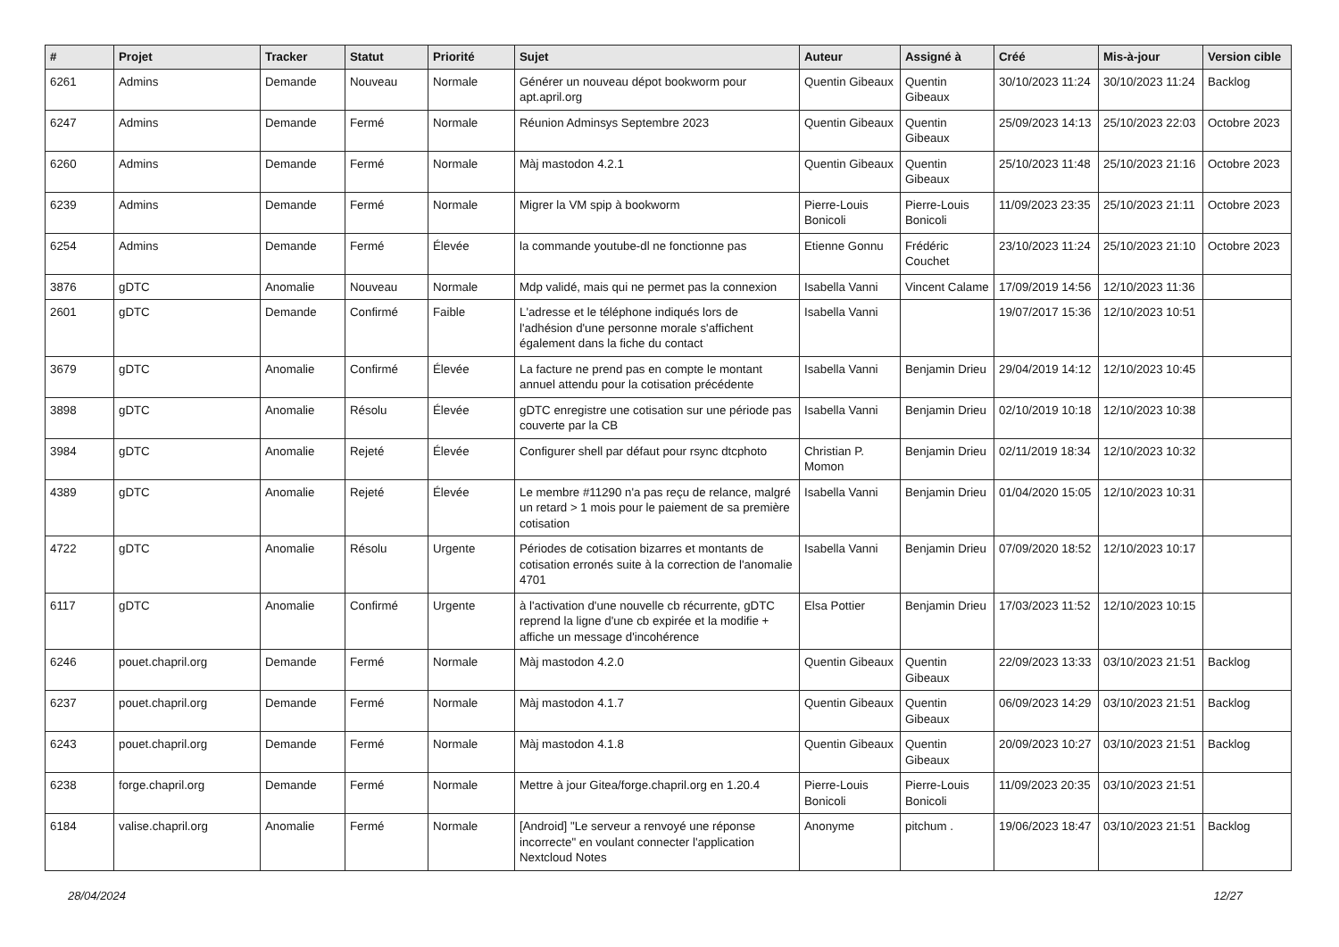| # | Projet | Tracker | Statut | Priorité | Sujet | Auteur | Assigné à | Créé | Mis-à-jour | Version cible |
| --- | --- | --- | --- | --- | --- | --- | --- | --- | --- | --- |
| 6261 | Admins | Demande | Nouveau | Normale | Générer un nouveau dépot bookworm pour apt.april.org | Quentin Gibeaux | Quentin Gibeaux | 30/10/2023 11:24 | 30/10/2023 11:24 | Backlog |
| 6247 | Admins | Demande | Fermé | Normale | Réunion Adminsys Septembre 2023 | Quentin Gibeaux | Quentin Gibeaux | 25/09/2023 14:13 | 25/10/2023 22:03 | Octobre 2023 |
| 6260 | Admins | Demande | Fermé | Normale | Màj mastodon 4.2.1 | Quentin Gibeaux | Quentin Gibeaux | 25/10/2023 11:48 | 25/10/2023 21:16 | Octobre 2023 |
| 6239 | Admins | Demande | Fermé | Normale | Migrer la VM spip à bookworm | Pierre-Louis Bonicoli | Pierre-Louis Bonicoli | 11/09/2023 23:35 | 25/10/2023 21:11 | Octobre 2023 |
| 6254 | Admins | Demande | Fermé | Élevée | la commande youtube-dl ne fonctionne pas | Etienne Gonnu | Frédéric Couchet | 23/10/2023 11:24 | 25/10/2023 21:10 | Octobre 2023 |
| 3876 | gDTC | Anomalie | Nouveau | Normale | Mdp validé, mais qui ne permet pas la connexion | Isabella Vanni | Vincent Calame | 17/09/2019 14:56 | 12/10/2023 11:36 | |
| 2601 | gDTC | Demande | Confirmé | Faible | L'adresse et le téléphone indiqués lors de l'adhésion d'une personne morale s'affichent également dans la fiche du contact | Isabella Vanni | | 19/07/2017 15:36 | 12/10/2023 10:51 | |
| 3679 | gDTC | Anomalie | Confirmé | Élevée | La facture ne prend pas en compte le montant annuel attendu pour la cotisation précédente | Isabella Vanni | Benjamin Drieu | 29/04/2019 14:12 | 12/10/2023 10:45 | |
| 3898 | gDTC | Anomalie | Résolu | Élevée | gDTC enregistre une cotisation sur une période pas couverte par la CB | Isabella Vanni | Benjamin Drieu | 02/10/2019 10:18 | 12/10/2023 10:38 | |
| 3984 | gDTC | Anomalie | Rejeté | Élevée | Configurer shell par défaut pour rsync dtcphoto | Christian P. Momon | Benjamin Drieu | 02/11/2019 18:34 | 12/10/2023 10:32 | |
| 4389 | gDTC | Anomalie | Rejeté | Élevée | Le membre #11290 n'a pas reçu de relance, malgré un retard > 1 mois pour le paiement de sa première cotisation | Isabella Vanni | Benjamin Drieu | 01/04/2020 15:05 | 12/10/2023 10:31 | |
| 4722 | gDTC | Anomalie | Résolu | Urgente | Périodes de cotisation bizarres et montants de cotisation erronés suite à la correction de l'anomalie 4701 | Isabella Vanni | Benjamin Drieu | 07/09/2020 18:52 | 12/10/2023 10:17 | |
| 6117 | gDTC | Anomalie | Confirmé | Urgente | à l'activation d'une nouvelle cb récurrente, gDTC reprend la ligne d'une cb expirée et la modifie + affiche un message d'incohérence | Elsa Pottier | Benjamin Drieu | 17/03/2023 11:52 | 12/10/2023 10:15 | |
| 6246 | pouet.chapril.org | Demande | Fermé | Normale | Màj mastodon 4.2.0 | Quentin Gibeaux | Quentin Gibeaux | 22/09/2023 13:33 | 03/10/2023 21:51 | Backlog |
| 6237 | pouet.chapril.org | Demande | Fermé | Normale | Màj mastodon 4.1.7 | Quentin Gibeaux | Quentin Gibeaux | 06/09/2023 14:29 | 03/10/2023 21:51 | Backlog |
| 6243 | pouet.chapril.org | Demande | Fermé | Normale | Màj mastodon 4.1.8 | Quentin Gibeaux | Quentin Gibeaux | 20/09/2023 10:27 | 03/10/2023 21:51 | Backlog |
| 6238 | forge.chapril.org | Demande | Fermé | Normale | Mettre à jour Gitea/forge.chapril.org en 1.20.4 | Pierre-Louis Bonicoli | Pierre-Louis Bonicoli | 11/09/2023 20:35 | 03/10/2023 21:51 | |
| 6184 | valise.chapril.org | Anomalie | Fermé | Normale | [Android] "Le serveur a renvoyé une réponse incorrecte" en voulant connecter l'application Nextcloud Notes | Anonyme | pitchum . | 19/06/2023 18:47 | 03/10/2023 21:51 | Backlog |
28/04/2024 12/27